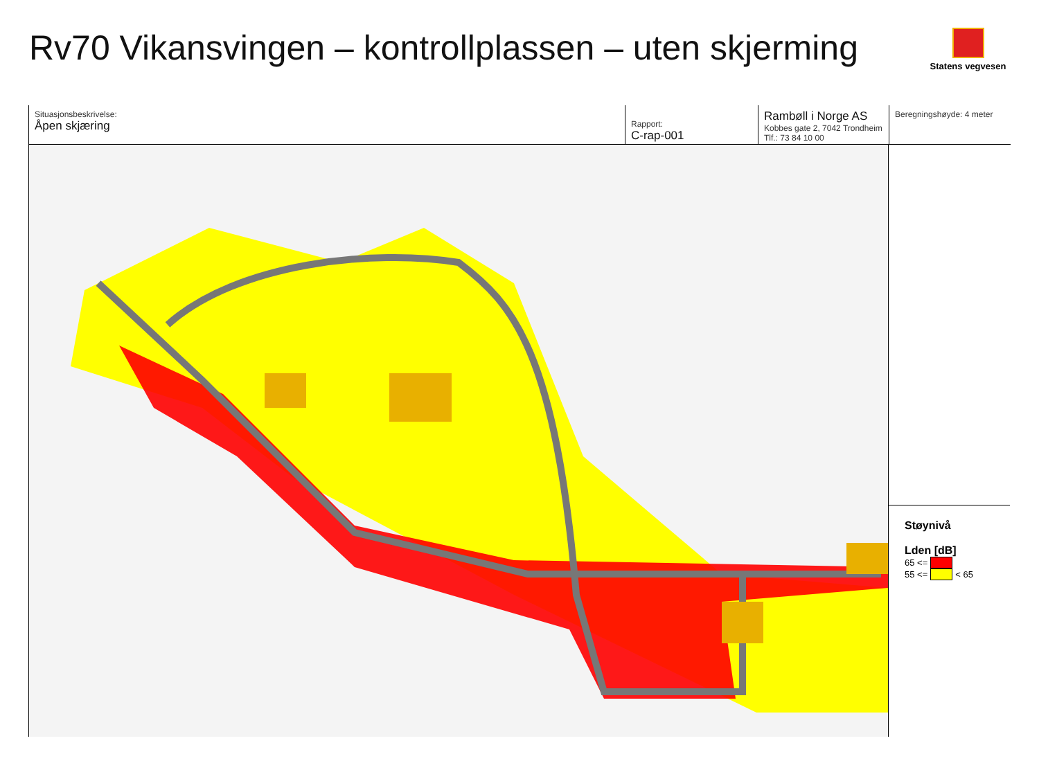Rv70 Vikansvingen – kontrollplassen – uten skjerming
Statens vegvesen
Situasjonsbeskrivelse:
Åpen skjæring
Rapport:
C-rap-001
Rambøll i Norge AS
Kobbes gate 2, 7042 Trondheim
Tlf.: 73 84 10 00
Beregningshøyde: 4 meter
Støynivå
Lden [dB]
65 <=
55 <= < 65